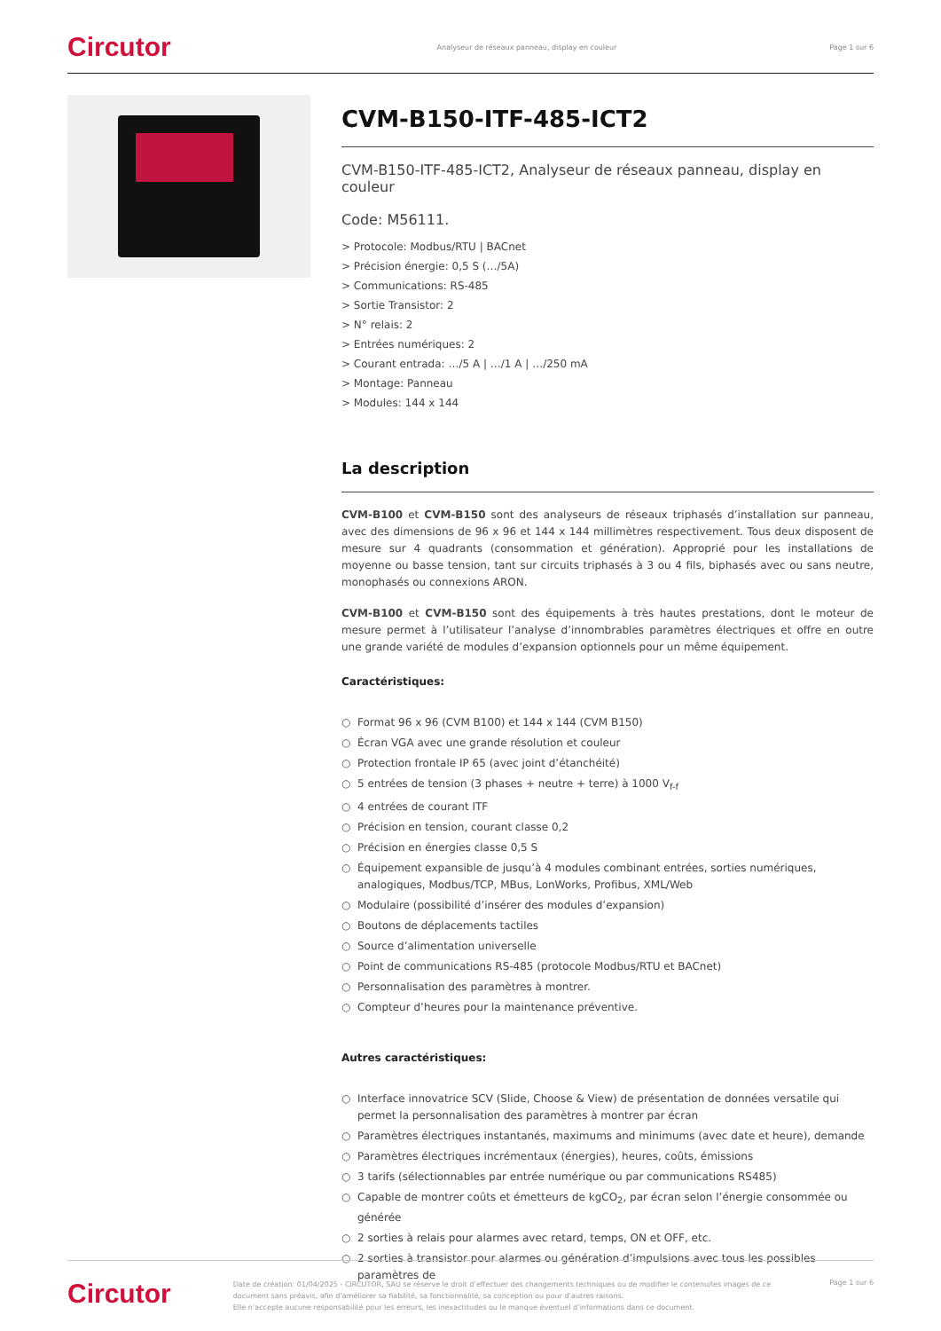Circutor
Analyseur de réseaux panneau, display en couleur
Page 1 sur 6
CVM-B150-ITF-485-ICT2
CVM-B150-ITF-485-ICT2, Analyseur de réseaux panneau, display en couleur
Code: M56111.
> Protocole: Modbus/RTU | BACnet
> Précision énergie: 0,5 S (…/5A)
> Communications: RS-485
> Sortie Transistor: 2
> N° relais: 2
> Entrées numériques: 2
> Courant entrada: …/5 A | …/1 A | …/250 mA
> Montage: Panneau
> Modules: 144 x 144
La description
CVM-B100 et CVM-B150 sont des analyseurs de réseaux triphasés d’installation sur panneau, avec des dimensions de 96 x 96 et 144 x 144 millimètres respectivement. Tous deux disposent de mesure sur 4 quadrants (consommation et génération). Approprié pour les installations de moyenne ou basse tension, tant sur circuits triphasés à 3 ou 4 fils, biphasés avec ou sans neutre, monophasés ou connexions ARON.
CVM-B100 et CVM-B150 sont des équipements à très hautes prestations, dont le moteur de mesure permet à l’utilisateur l’analyse d’innombrables paramètres électriques et offre en outre une grande variété de modules d’expansion optionnels pour un même équipement.
Caractéristiques:
○ Format 96 x 96 (CVM B100) et 144 x 144 (CVM B150)
○ Écran VGA avec une grande résolution et couleur
○ Protection frontale IP 65 (avec joint d’étanchéité)
○ 5 entrées de tension (3 phases + neutre + terre) à 1000 V<sub>f-f</sub>
○ 4 entrées de courant ITF
○ Précision en tension, courant classe 0,2
○ Précision en énergies classe 0,5 S
○ Équipement expansible de jusqu’à 4 modules combinant entrées, sorties numériques, analogiques, Modbus/TCP, MBus, LonWorks, Profibus, XML/Web
○ Modulaire (possibilité d’insérer des modules d’expansion)
○ Boutons de déplacements tactiles
○ Source d’alimentation universelle
○ Point de communications RS-485 (protocole Modbus/RTU et BACnet)
○ Personnalisation des paramètres à montrer.
○ Compteur d’heures pour la maintenance préventive.
Autres caractéristiques:
○ Interface innovatrice SCV (Slide, Choose & View) de présentation de données versatile qui permet la personnalisation des paramètres à montrer par écran
○ Paramètres électriques instantanés, maximums and minimums (avec date et heure), demande
○ Paramètres électriques incrémentaux (énergies), heures, coûts, émissions
○ 3 tarifs (sélectionnables par entrée numérique ou par communications RS485)
○ Capable de montrer coûts et émetteurs de kgCO<sub>2</sub>, par écran selon l’énergie consommée ou générée
○ 2 sorties à relais pour alarmes avec retard, temps, ON et OFF, etc.
○ 2 sorties à transistor pour alarmes ou génération d’impulsions avec tous les possibles paramètres de
Circutor
Date de création: 01/04/2025 - CIRCUTOR, SAU se réserve le droit d’effectuer des changements techniques ou de modifier le contenu/les images de ce document sans préavis, afin d’améliorer sa fiabilité, sa fonctionnalité, sa conception ou pour d’autres raisons.
Elle n’accepte aucune responsabilité pour les erreurs, les inexactitudes ou le manque éventuel d’informations dans ce document.
Page 1 sur 6